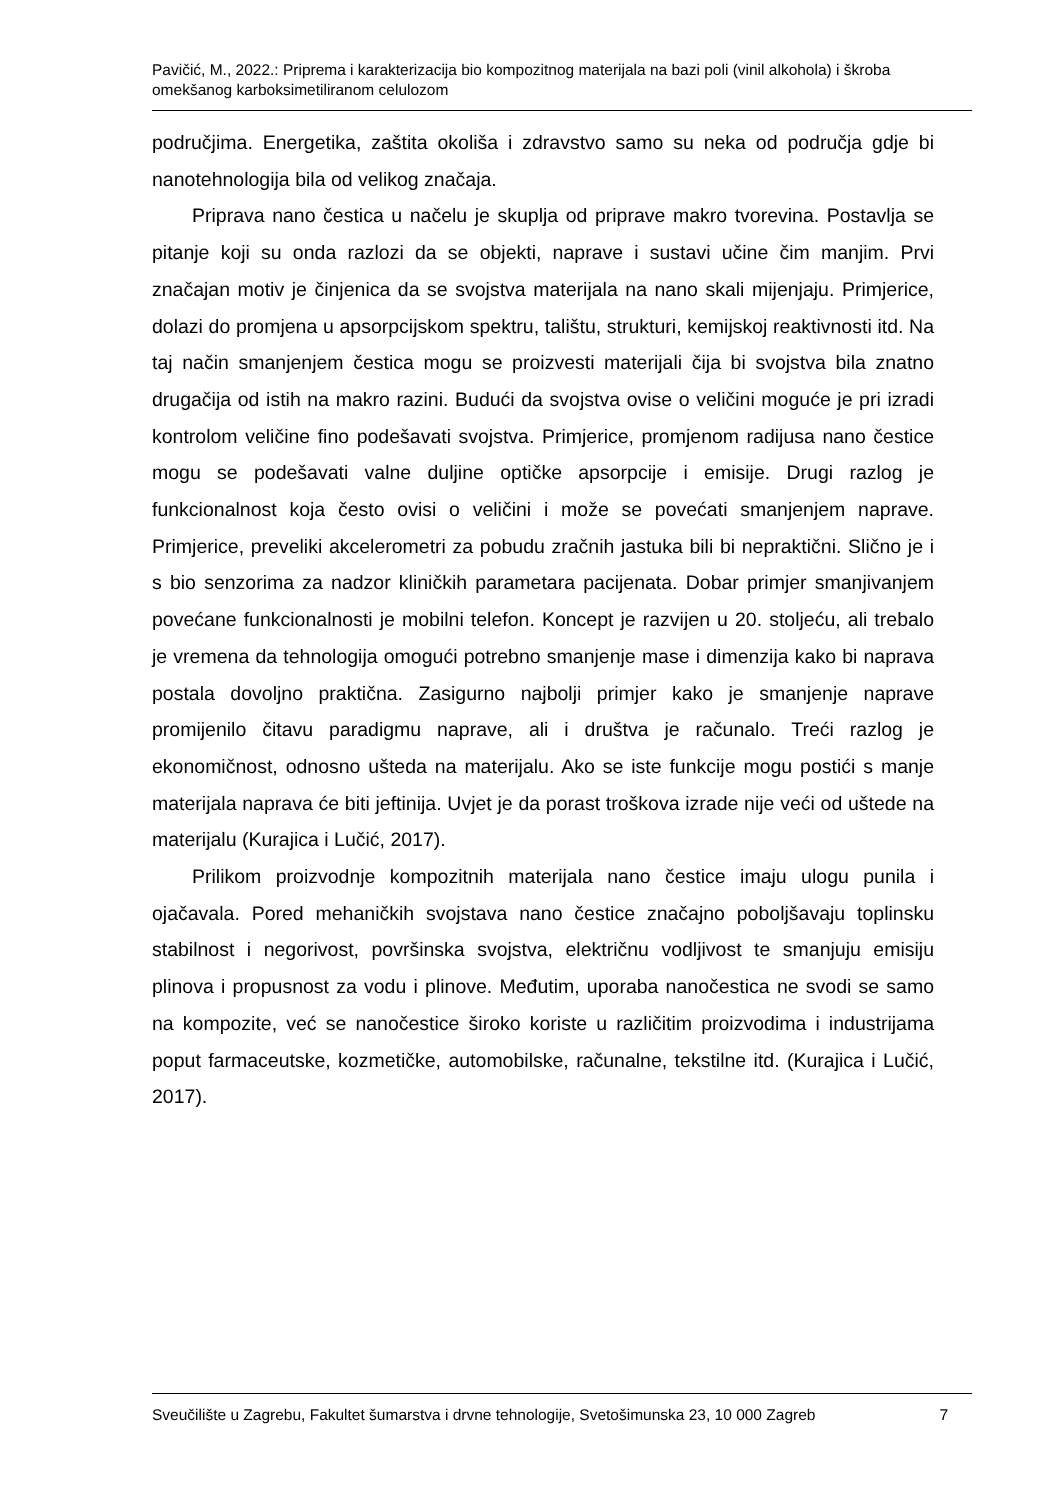Pavičić, M., 2022.: Priprema i karakterizacija bio kompozitnog materijala na bazi poli (vinil alkohola) i škroba omekšanog karboksimetiliranom celulozom
područjima. Energetika, zaštita okoliša i zdravstvo samo su neka od područja gdje bi nanotehnologija bila od velikog značaja.
Priprava nano čestica u načelu je skuplja od priprave makro tvorevina. Postavlja se pitanje koji su onda razlozi da se objekti, naprave i sustavi učine čim manjim. Prvi značajan motiv je činjenica da se svojstva materijala na nano skali mijenjaju. Primjerice, dolazi do promjena u apsorpcijskom spektru, talištu, strukturi, kemijskoj reaktivnosti itd. Na taj način smanjenjem čestica mogu se proizvesti materijali čija bi svojstva bila znatno drugačija od istih na makro razini. Budući da svojstva ovise o veličini moguće je pri izradi kontrolom veličine fino podešavati svojstva. Primjerice, promjenom radijusa nano čestice mogu se podešavati valne duljine optičke apsorpcije i emisije. Drugi razlog je funkcionalnost koja često ovisi o veličini i može se povećati smanjenjem naprave. Primjerice, preveliki akcelerometri za pobudu zračnih jastuka bili bi nepraktični. Slično je i s bio senzorima za nadzor kliničkih parametara pacijenata. Dobar primjer smanjivanjem povećane funkcionalnosti je mobilni telefon. Koncept je razvijen u 20. stoljeću, ali trebalo je vremena da tehnologija omogući potrebno smanjenje mase i dimenzija kako bi naprava postala dovoljno praktična. Zasigurno najbolji primjer kako je smanjenje naprave promijenilo čitavu paradigmu naprave, ali i društva je računalo. Treći razlog je ekonomičnost, odnosno ušteda na materijalu. Ako se iste funkcije mogu postići s manje materijala naprava će biti jeftinija. Uvjet je da porast troškova izrade nije veći od uštede na materijalu (Kurajica i Lučić, 2017).
Prilikom proizvodnje kompozitnih materijala nano čestice imaju ulogu punila i ojačavala. Pored mehaničkih svojstava nano čestice značajno poboljšavaju toplinsku stabilnost i negorivost, površinska svojstva, električnu vodljivost te smanjuju emisiju plinova i propusnost za vodu i plinove. Međutim, uporaba nanočestica ne svodi se samo na kompozite, već se nanočestice široko koriste u različitim proizvodima i industrijama poput farmaceutske, kozmetičke, automobilske, računalne, tekstilne itd. (Kurajica i Lučić, 2017).
Sveučilište u Zagrebu, Fakultet šumarstva i drvne tehnologije, Svetošimunska 23, 10 000 Zagreb 7